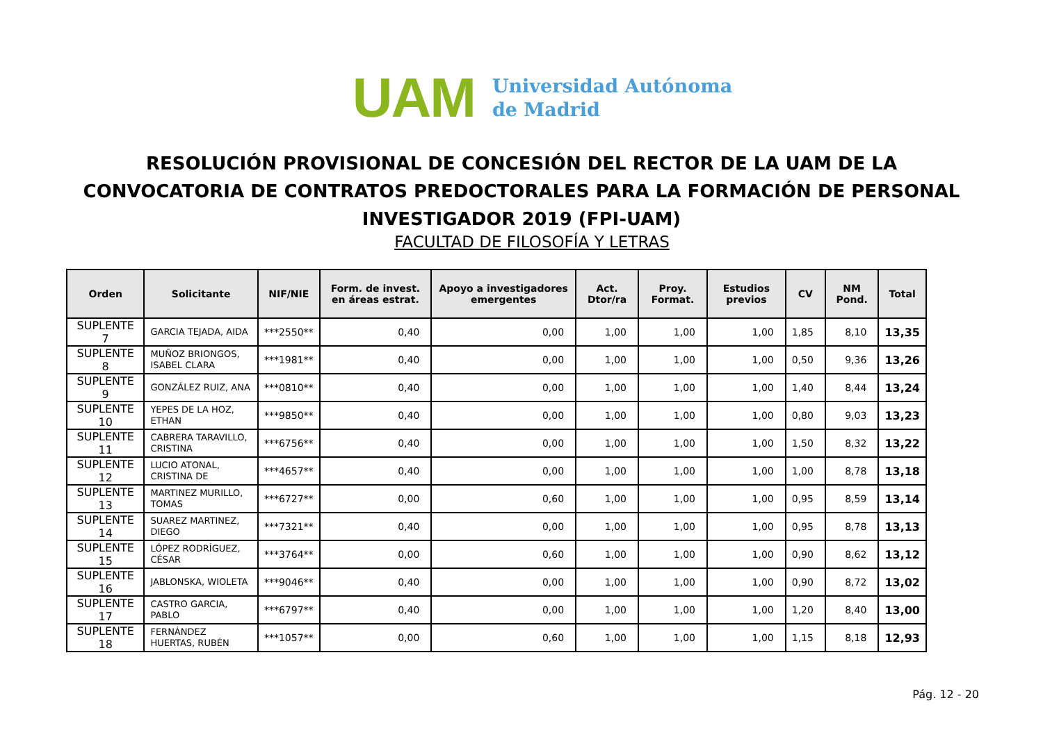UAM
Universidad Autónoma
de Madrid
RESOLUCIÓN PROVISIONAL DE CONCESIÓN DEL RECTOR DE LA UAM DE LA CONVOCATORIA DE CONTRATOS PREDOCTORALES PARA LA FORMACIÓN DE PERSONAL INVESTIGADOR 2019 (FPI-UAM)
FACULTAD DE FILOSOFÍA Y LETRAS
| Orden | Solicitante | NIF/NIE | Form. de invest. en áreas estrat. | Apoyo a investigadores emergentes | Act. Dtor/ra | Proy. Format. | Estudios previos | CV | NM Pond. | Total |
| --- | --- | --- | --- | --- | --- | --- | --- | --- | --- | --- |
| SUPLENTE 7 | GARCIA TEJADA, AIDA | ***2550** | 0,40 | 0,00 | 1,00 | 1,00 | 1,00 | 1,85 | 8,10 | 13,35 |
| SUPLENTE 8 | MUÑOZ BRIONGOS, ISABEL CLARA | ***1981** | 0,40 | 0,00 | 1,00 | 1,00 | 1,00 | 0,50 | 9,36 | 13,26 |
| SUPLENTE 9 | GONZÁLEZ RUIZ, ANA | ***0810** | 0,40 | 0,00 | 1,00 | 1,00 | 1,00 | 1,40 | 8,44 | 13,24 |
| SUPLENTE 10 | YEPES DE LA HOZ, ETHAN | ***9850** | 0,40 | 0,00 | 1,00 | 1,00 | 1,00 | 0,80 | 9,03 | 13,23 |
| SUPLENTE 11 | CABRERA TARAVILLO, CRISTINA | ***6756** | 0,40 | 0,00 | 1,00 | 1,00 | 1,00 | 1,50 | 8,32 | 13,22 |
| SUPLENTE 12 | LUCIO ATONAL, CRISTINA DE | ***4657** | 0,40 | 0,00 | 1,00 | 1,00 | 1,00 | 1,00 | 8,78 | 13,18 |
| SUPLENTE 13 | MARTINEZ MURILLO, TOMAS | ***6727** | 0,00 | 0,60 | 1,00 | 1,00 | 1,00 | 0,95 | 8,59 | 13,14 |
| SUPLENTE 14 | SUAREZ MARTINEZ, DIEGO | ***7321** | 0,40 | 0,00 | 1,00 | 1,00 | 1,00 | 0,95 | 8,78 | 13,13 |
| SUPLENTE 15 | LÓPEZ RODRÍGUEZ, CÉSAR | ***3764** | 0,00 | 0,60 | 1,00 | 1,00 | 1,00 | 0,90 | 8,62 | 13,12 |
| SUPLENTE 16 | JABLONSKA, WIOLETA | ***9046** | 0,40 | 0,00 | 1,00 | 1,00 | 1,00 | 0,90 | 8,72 | 13,02 |
| SUPLENTE 17 | CASTRO GARCIA, PABLO | ***6797** | 0,40 | 0,00 | 1,00 | 1,00 | 1,00 | 1,20 | 8,40 | 13,00 |
| SUPLENTE 18 | FERNÁNDEZ HUERTAS, RUBÉN | ***1057** | 0,00 | 0,60 | 1,00 | 1,00 | 1,00 | 1,15 | 8,18 | 12,93 |
Pág. 12 - 20